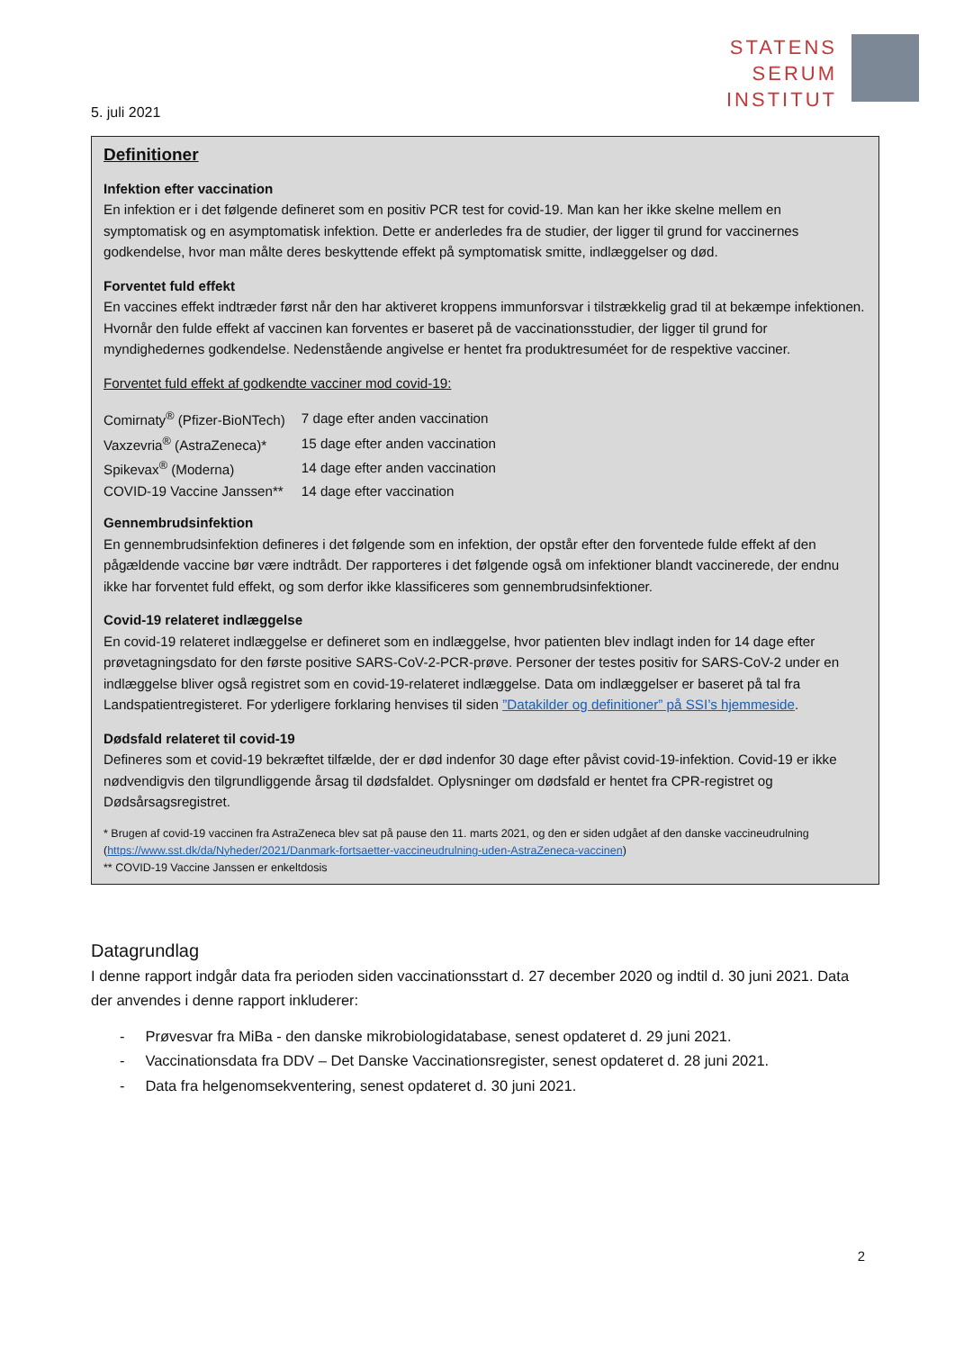STATENS
SERUM
INSTITUT
5. juli 2021
Definitioner
Infektion efter vaccination
En infektion er i det følgende defineret som en positiv PCR test for covid-19. Man kan her ikke skelne mellem en symptomatisk og en asymptomatisk infektion. Dette er anderledes fra de studier, der ligger til grund for vaccinernes godkendelse, hvor man målte deres beskyttende effekt på symptomatisk smitte, indlæggelser og død.
Forventet fuld effekt
En vaccines effekt indtræder først når den har aktiveret kroppens immunforsvar i tilstrækkelig grad til at bekæmpe infektionen. Hvornår den fulde effekt af vaccinen kan forventes er baseret på de vaccinationsstudier, der ligger til grund for myndighedernes godkendelse. Nedenstående angivelse er hentet fra produktresuméet for de respektive vacciner.
Forventet fuld effekt af godkendte vacciner mod covid-19:
| Comirnaty<sup>®</sup> (Pfizer-BioNTech) | 7 dage efter anden vaccination |
| Vaxzevria<sup>®</sup> (AstraZeneca)* | 15 dage efter anden vaccination |
| Spikevax<sup>®</sup> (Moderna) | 14 dage efter anden vaccination |
| COVID-19 Vaccine Janssen** | 14 dage efter vaccination |
Gennembrudsinfektion
En gennembrudsinfektion defineres i det følgende som en infektion, der opstår efter den forventede fulde effekt af den pågældende vaccine bør være indtrådt. Der rapporteres i det følgende også om infektioner blandt vaccinerede, der endnu ikke har forventet fuld effekt, og som derfor ikke klassificeres som gennembrudsinfektioner.
Covid-19 relateret indlæggelse
En covid-19 relateret indlæggelse er defineret som en indlæggelse, hvor patienten blev indlagt inden for 14 dage efter prøvetagningsdato for den første positive SARS-CoV-2-PCR-prøve. Personer der testes positiv for SARS-CoV-2 under en indlæggelse bliver også registret som en covid-19-relateret indlæggelse. Data om indlæggelser er baseret på tal fra Landspatientregisteret. For yderligere forklaring henvises til siden ”Datakilder og definitioner” på SSI’s hjemmeside.
Dødsfald relateret til covid-19
Defineres som et covid-19 bekræftet tilfælde, der er død indenfor 30 dage efter påvist covid-19-infektion. Covid-19 er ikke nødvendigvis den tilgrundliggende årsag til dødsfaldet. Oplysninger om dødsfald er hentet fra CPR-registret og Dødsårsagsregistret.
* Brugen af covid-19 vaccinen fra AstraZeneca blev sat på pause den 11. marts 2021, og den er siden udgået af den danske vaccineudrulning (https://www.sst.dk/da/Nyheder/2021/Danmark-fortsaetter-vaccineudrulning-uden-AstraZeneca-vaccinen)
** COVID-19 Vaccine Janssen er enkeltdosis
Datagrundlag
I denne rapport indgår data fra perioden siden vaccinationsstart d. 27 december 2020 og indtil d. 30 juni 2021. Data der anvendes i denne rapport inkluderer:
- Prøvesvar fra MiBa - den danske mikrobiologidatabase, senest opdateret d. 29 juni 2021.
- Vaccinationsdata fra DDV – Det Danske Vaccinationsregister, senest opdateret d. 28 juni 2021.
- Data fra helgenomsekventering, senest opdateret d. 30 juni 2021.
2